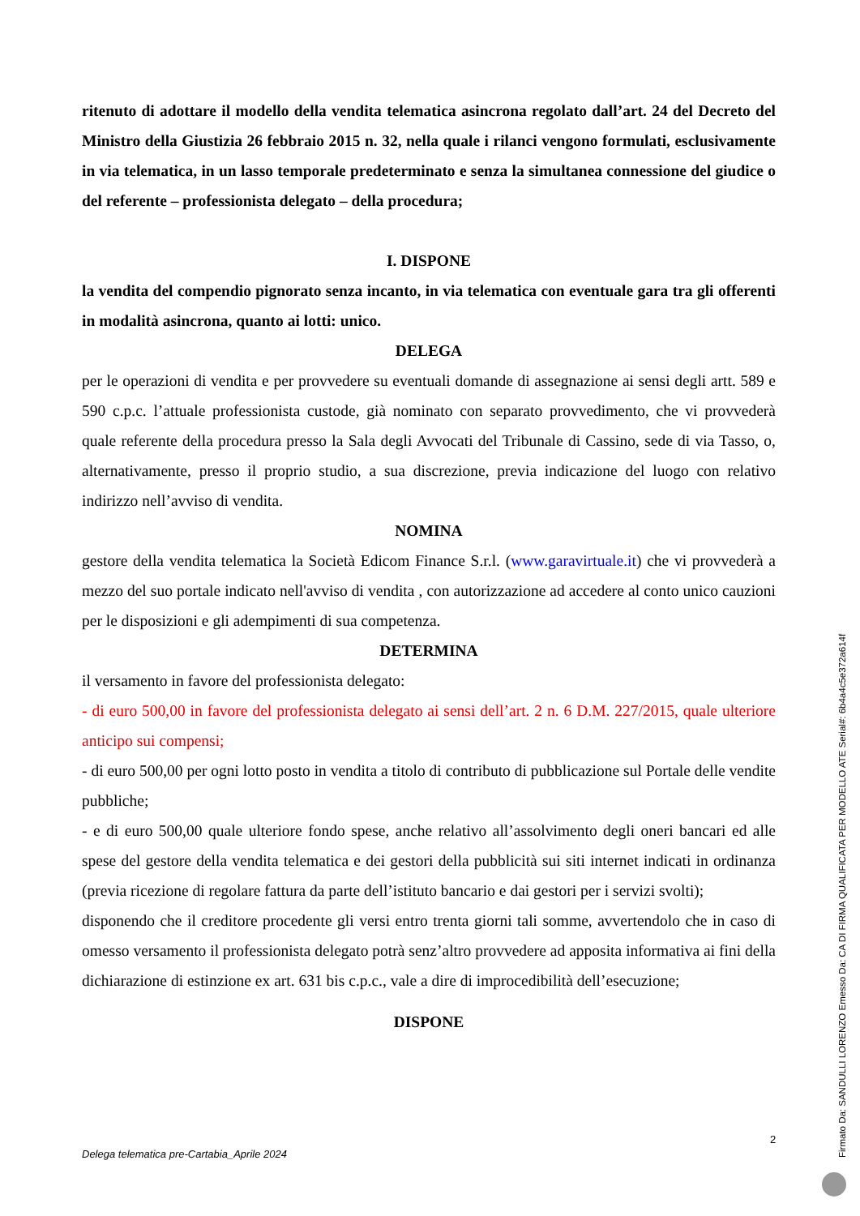ritenuto di adottare il modello della vendita telematica asincrona regolato dall’art. 24 del Decreto del Ministro della Giustizia 26 febbraio 2015 n. 32, nella quale i rilanci vengono formulati, esclusivamente in via telematica, in un lasso temporale predeterminato e senza la simultanea connessione del giudice o del referente – professionista delegato – della procedura;
I. DISPONE
la vendita del compendio pignorato senza incanto, in via telematica con eventuale gara tra gli offerenti in modalità asincrona, quanto ai lotti: unico.
DELEGA
per le operazioni di vendita e per provvedere su eventuali domande di assegnazione ai sensi degli artt. 589 e 590 c.p.c. l’attuale professionista custode, già nominato con separato provvedimento, che vi provvederà quale referente della procedura presso la Sala degli Avvocati del Tribunale di Cassino, sede di via Tasso, o, alternativamente, presso il proprio studio, a sua discrezione, previa indicazione del luogo con relativo indirizzo nell’avviso di vendita.
NOMINA
gestore della vendita telematica la Società Edicom Finance S.r.l. (www.garavirtuale.it) che vi provvederà a mezzo del suo portale indicato nell'avviso di vendita , con autorizzazione ad accedere al conto unico cauzioni per le disposizioni e gli adempimenti di sua competenza.
DETERMINA
il versamento in favore del professionista delegato:
- di euro 500,00 in favore del professionista delegato ai sensi dell’art. 2 n. 6 D.M. 227/2015, quale ulteriore anticipo sui compensi;
- di euro 500,00 per ogni lotto posto in vendita a titolo di contributo di pubblicazione sul Portale delle vendite pubbliche;
- e di euro 500,00 quale ulteriore fondo spese, anche relativo all’assolvimento degli oneri bancari ed alle spese del gestore della vendita telematica e dei gestori della pubblicità sui siti internet indicati in ordinanza (previa ricezione di regolare fattura da parte dell’istituto bancario e dai gestori per i servizi svolti);
disponendo che il creditore procedente gli versi entro trenta giorni tali somme, avvertendolo che in caso di omesso versamento il professionista delegato potrà senz’altro provvedere ad apposita informativa ai fini della dichiarazione di estinzione ex art. 631 bis c.p.c., vale a dire di improcedibilità dell’esecuzione;
DISPONE
2
Delega telematica pre-Cartabia_Aprile 2024
Firmato Da: SANDULLI LORENZO Emesso Da: CA DI FIRMA QUALIFICATA PER MODELLO ATE Serial#: 6b4a4c5e372a614f